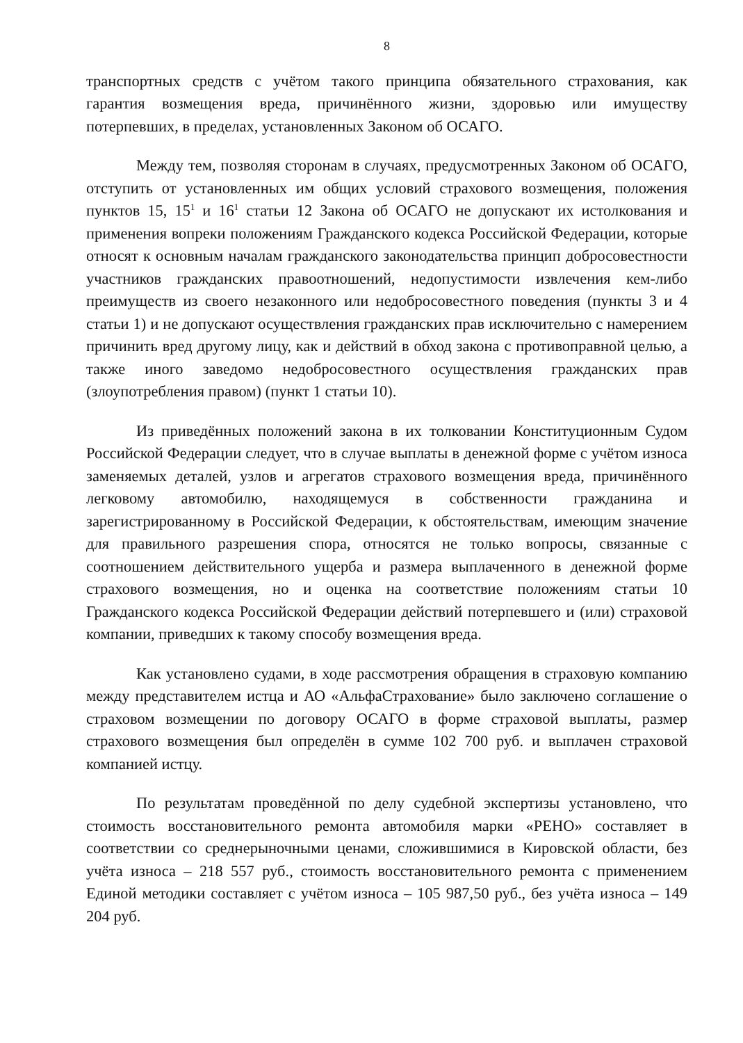8
транспортных средств с учётом такого принципа обязательного страхования, как гарантия возмещения вреда, причинённого жизни, здоровью или имуществу потерпевших, в пределах, установленных Законом об ОСАГО.
Между тем, позволяя сторонам в случаях, предусмотренных Законом об ОСАГО, отступить от установленных им общих условий страхового возмещения, положения пунктов 15, 15<sup>1</sup> и 16<sup>1</sup> статьи 12 Закона об ОСАГО не допускают их истолкования и применения вопреки положениям Гражданского кодекса Российской Федерации, которые относят к основным началам гражданского законодательства принцип добросовестности участников гражданских правоотношений, недопустимости извлечения кем-либо преимуществ из своего незаконного или недобросовестного поведения (пункты 3 и 4 статьи 1) и не допускают осуществления гражданских прав исключительно с намерением причинить вред другому лицу, как и действий в обход закона с противоправной целью, а также иного заведомо недобросовестного осуществления гражданских прав (злоупотребления правом) (пункт 1 статьи 10).
Из приведённых положений закона в их толковании Конституционным Судом Российской Федерации следует, что в случае выплаты в денежной форме с учётом износа заменяемых деталей, узлов и агрегатов страхового возмещения вреда, причинённого легковому автомобилю, находящемуся в собственности гражданина и зарегистрированному в Российской Федерации, к обстоятельствам, имеющим значение для правильного разрешения спора, относятся не только вопросы, связанные с соотношением действительного ущерба и размера выплаченного в денежной форме страхового возмещения, но и оценка на соответствие положениям статьи 10 Гражданского кодекса Российской Федерации действий потерпевшего и (или) страховой компании, приведших к такому способу возмещения вреда.
Как установлено судами, в ходе рассмотрения обращения в страховую компанию между представителем истца и АО «АльфаСтрахование» было заключено соглашение о страховом возмещении по договору ОСАГО в форме страховой выплаты, размер страхового возмещения был определён в сумме 102 700 руб. и выплачен страховой компанией истцу.
По результатам проведённой по делу судебной экспертизы установлено, что стоимость восстановительного ремонта автомобиля марки «РЕНО» составляет в соответствии со среднерыночными ценами, сложившимися в Кировской области, без учёта износа – 218 557 руб., стоимость восстановительного ремонта с применением Единой методики составляет с учётом износа – 105 987,50 руб., без учёта износа – 149 204 руб.